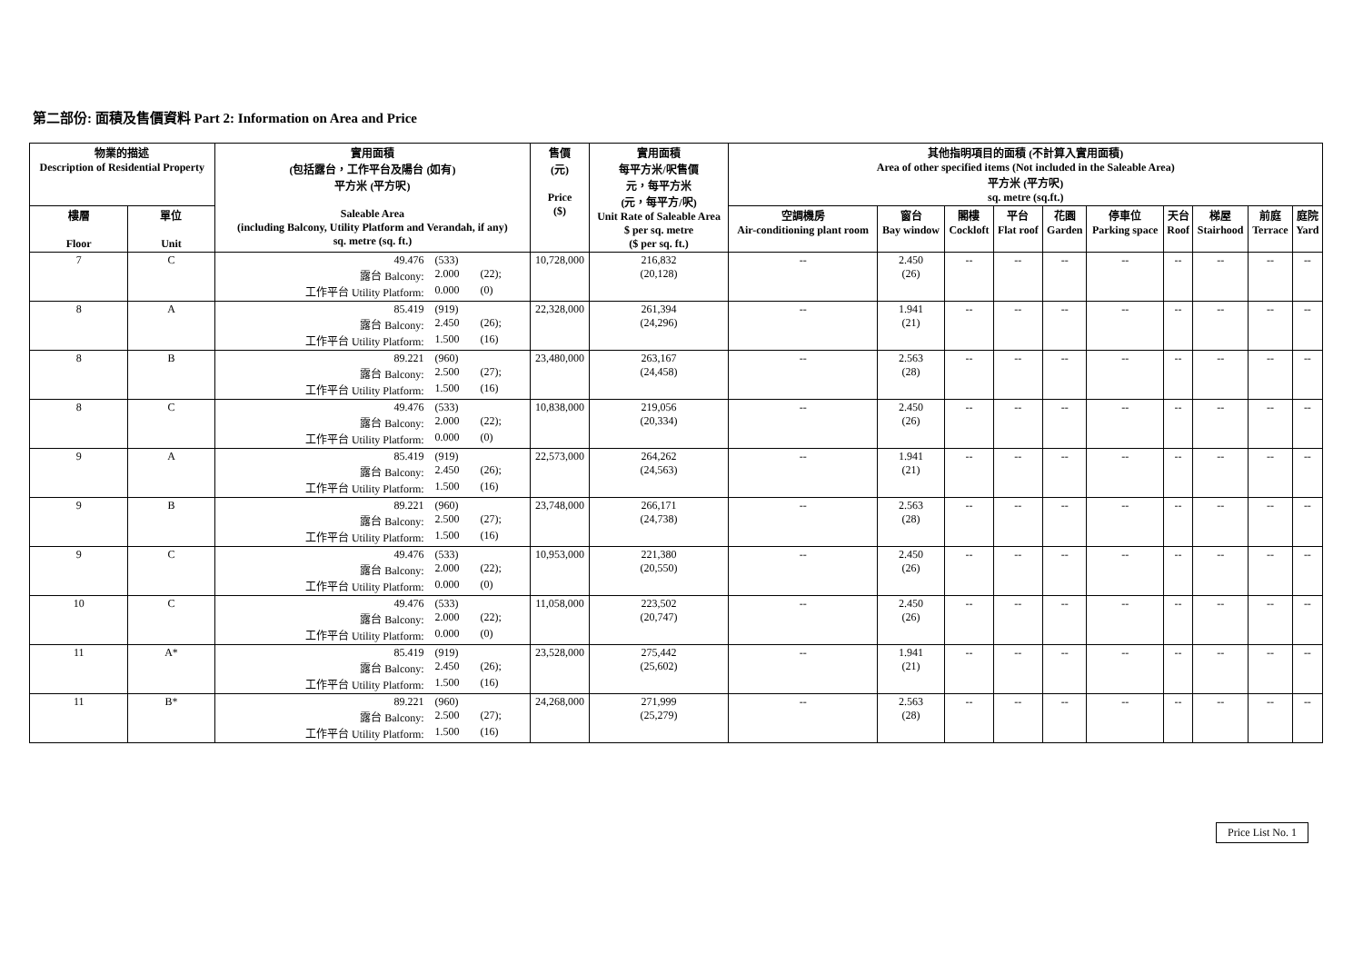第二部份: 面積及售價資料 Part 2: Information on Area and Price
| 物業的描述 Description of Residential Property | | 實用面積 (包括露台，工作平台及陽台 (如有) 平方米 (平方呎) Saleable Area (including Balcony, Utility Platform and Verandah, if any) sq. metre (sq. ft.) | 售價 (元) Price ($) | 實用面積 每平方米/呎售價 元，每平方米 (元，每平方/呎) Unit Rate of Saleable Area $ per sq. metre ($ per sq. ft.) | 其他指明項目的面積 (不計算入實用面積) Area of other specified items (Not included in the Saleable Area) 平方米 (平方呎) sq. metre (sq.ft.) | | | | | | | | | |
| --- | --- | --- | --- | --- | --- | --- | --- | --- | --- | --- | --- | --- | --- | --- |
| 樓層 Floor | 單位 Unit | | | | 空調機房 Air-conditioning plant room | 窗台 Bay window | 閣樓 Cockloft | 平台 Flat roof | 花園 Garden | 停車位 Parking space | 天台 Roof | 梯屋 Stairhood | 前庭 Terrace | 庭院 Yard |
| 7 | C | 49.476 (533) 露台 Balcony: 2.000 (22); 工作平台 Utility Platform: 0.000 (0) | 10,728,000 | 216,832 (20,128) | -- | 2.450 (26) | -- | -- | -- | -- | -- | -- | -- | -- |
| 8 | A | 85.419 (919) 露台 Balcony: 2.450 (26); 工作平台 Utility Platform: 1.500 (16) | 22,328,000 | 261,394 (24,296) | -- | 1.941 (21) | -- | -- | -- | -- | -- | -- | -- | -- |
| 8 | B | 89.221 (960) 露台 Balcony: 2.500 (27); 工作平台 Utility Platform: 1.500 (16) | 23,480,000 | 263,167 (24,458) | -- | 2.563 (28) | -- | -- | -- | -- | -- | -- | -- | -- |
| 8 | C | 49.476 (533) 露台 Balcony: 2.000 (22); 工作平台 Utility Platform: 0.000 (0) | 10,838,000 | 219,056 (20,334) | -- | 2.450 (26) | -- | -- | -- | -- | -- | -- | -- | -- |
| 9 | A | 85.419 (919) 露台 Balcony: 2.450 (26); 工作平台 Utility Platform: 1.500 (16) | 22,573,000 | 264,262 (24,563) | -- | 1.941 (21) | -- | -- | -- | -- | -- | -- | -- | -- |
| 9 | B | 89.221 (960) 露台 Balcony: 2.500 (27); 工作平台 Utility Platform: 1.500 (16) | 23,748,000 | 266,171 (24,738) | -- | 2.563 (28) | -- | -- | -- | -- | -- | -- | -- | -- |
| 9 | C | 49.476 (533) 露台 Balcony: 2.000 (22); 工作平台 Utility Platform: 0.000 (0) | 10,953,000 | 221,380 (20,550) | -- | 2.450 (26) | -- | -- | -- | -- | -- | -- | -- | -- |
| 10 | C | 49.476 (533) 露台 Balcony: 2.000 (22); 工作平台 Utility Platform: 0.000 (0) | 11,058,000 | 223,502 (20,747) | -- | 2.450 (26) | -- | -- | -- | -- | -- | -- | -- | -- |
| 11 | A* | 85.419 (919) 露台 Balcony: 2.450 (26); 工作平台 Utility Platform: 1.500 (16) | 23,528,000 | 275,442 (25,602) | -- | 1.941 (21) | -- | -- | -- | -- | -- | -- | -- | -- |
| 11 | B* | 89.221 (960) 露台 Balcony: 2.500 (27); 工作平台 Utility Platform: 1.500 (16) | 24,268,000 | 271,999 (25,279) | -- | 2.563 (28) | -- | -- | -- | -- | -- | -- | -- | -- |
Price List No. 1